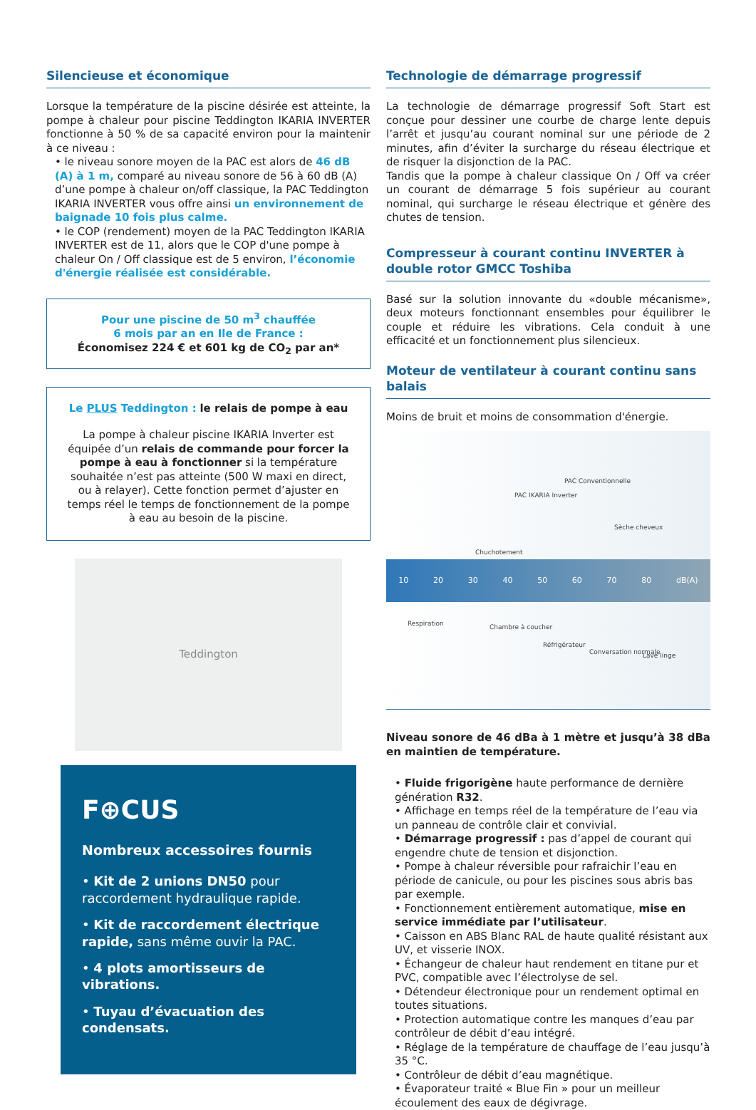Silencieuse et économique
Lorsque la température de la piscine désirée est atteinte, la pompe à chaleur pour piscine Teddington IKARIA INVERTER fonctionne à 50 % de sa capacité environ pour la maintenir à ce niveau :
• le niveau sonore moyen de la PAC est alors de 46 dB (A) à 1 m, comparé au niveau sonore de 56 à 60 dB (A) d’une pompe à chaleur on/off classique, la PAC Teddington IKARIA INVERTER vous offre ainsi un environnement de baignade 10 fois plus calme.
• le COP (rendement) moyen de la PAC Teddington IKARIA INVERTER est de 11, alors que le COP d'une pompe à chaleur On / Off classique est de 5 environ, l’économie d'énergie réalisée est considérable.
Pour une piscine de 50 m<sup>3</sup> chauffée
6 mois par an en Ile de France :
Économisez 224 € et 601 kg de CO<sub>2</sub> par an*
Le PLUS Teddington : le relais de pompe à eau
La pompe à chaleur piscine IKARIA Inverter est équipée d’un relais de commande pour forcer la pompe à eau à fonctionner si la température souhaitée n’est pas atteinte (500 W maxi en direct, ou à relayer). Cette fonction permet d’ajuster en temps réel le temps de fonctionnement de la pompe à eau au besoin de la piscine.
Teddington
F⊕CUS
Nombreux accessoires fournis
• Kit de 2 unions DN50 pour raccordement hydraulique rapide.
• Kit de raccordement électrique rapide, sans même ouvir la PAC.
• 4 plots amortisseurs de vibrations.
• Tuyau d’évacuation des condensats.
Technologie de démarrage progressif
La technologie de démarrage progressif Soft Start est conçue pour dessiner une courbe de charge lente depuis l’arrêt et jusqu’au courant nominal sur une période de 2 minutes, afin d’éviter la surcharge du réseau électrique et de risquer la disjonction de la PAC.
Tandis que la pompe à chaleur classique On / Off va créer un courant de démarrage 5 fois supérieur au courant nominal, qui surcharge le réseau électrique et génère des chutes de tension.
Compresseur à courant continu INVERTER à double rotor GMCC Toshiba
Basé sur la solution innovante du «double mécanisme», deux moteurs fonctionnant ensembles pour équilibrer le couple et réduire les vibrations. Cela conduit à une efficacité et un fonctionnement plus silencieux.
Moteur de ventilateur à courant continu sans balais
Moins de bruit et moins de consommation d'énergie.
PAC IKARIA Inverter
PAC Conventionnelle
Sèche cheveux
Chuchotement
10 20 30 40 50 60 70 80 dB(A)
Respiration Chambre à coucher
Réfrigérateur
Conversation normale Lave linge
Niveau sonore de 46 dBa à 1 mètre et jusqu’à 38 dBa en maintien de température.
• Fluide frigorigène haute performance de dernière génération R32.
• Affichage en temps réel de la température de l’eau via un panneau de contrôle clair et convivial.
• Démarrage progressif : pas d’appel de courant qui engendre chute de tension et disjonction.
• Pompe à chaleur réversible pour rafraichir l’eau en période de canicule, ou pour les piscines sous abris bas par exemple.
• Fonctionnement entièrement automatique, mise en service immédiate par l’utilisateur.
• Caisson en ABS Blanc RAL de haute qualité résistant aux UV, et visserie INOX.
• Échangeur de chaleur haut rendement en titane pur et PVC, compatible avec l’électrolyse de sel.
• Détendeur électronique pour un rendement optimal en toutes situations.
• Protection automatique contre les manques d’eau par contrôleur de débit d’eau intégré.
• Réglage de la température de chauffage de l’eau jusqu’à 35 °C.
• Contrôleur de débit d’eau magnétique.
• Évaporateur traité « Blue Fin » pour un meilleur écoulement des eaux de dégivrage.